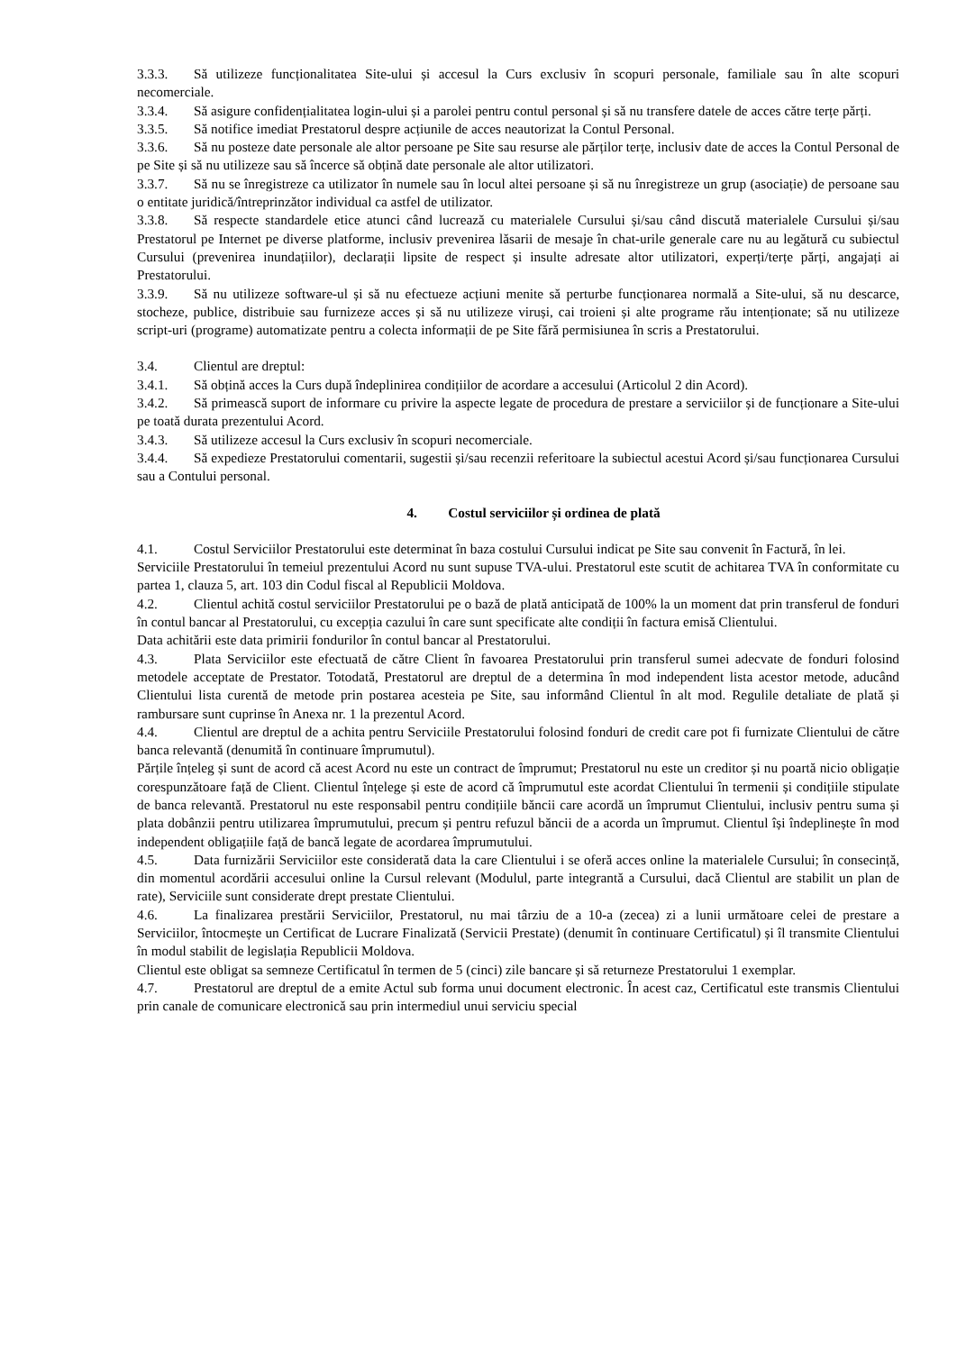3.3.3. Să utilizeze funcționalitatea Site-ului și accesul la Curs exclusiv în scopuri personale, familiale sau în alte scopuri necomerciale.
3.3.4. Să asigure confidențialitatea login-ului și a parolei pentru contul personal și să nu transfere datele de acces către terțe părți.
3.3.5. Să notifice imediat Prestatorul despre acțiunile de acces neautorizat la Contul Personal.
3.3.6. Să nu posteze date personale ale altor persoane pe Site sau resurse ale părților terțe, inclusiv date de acces la Contul Personal de pe Site și să nu utilizeze sau să încerce să obțină date personale ale altor utilizatori.
3.3.7. Să nu se înregistreze ca utilizator în numele sau în locul altei persoane și să nu înregistreze un grup (asociație) de persoane sau o entitate juridică/întreprinzător individual ca astfel de utilizator.
3.3.8. Să respecte standardele etice atunci când lucrează cu materialele Cursului și/sau când discută materialele Cursului și/sau Prestatorul pe Internet pe diverse platforme, inclusiv prevenirea lăsarii de mesaje în chat-urile generale care nu au legătură cu subiectul Cursului (prevenirea inundațiilor), declarații lipsite de respect și insulte adresate altor utilizatori, experți/terțe părți, angajați ai Prestatorului.
3.3.9. Să nu utilizeze software-ul și să nu efectueze acțiuni menite să perturbe funcționarea normală a Site-ului, să nu descarce, stocheze, publice, distribuie sau furnizeze acces și să nu utilizeze viruși, cai troieni și alte programe rău intenționate; să nu utilizeze script-uri (programe) automatizate pentru a colecta informații de pe Site fără permisiunea în scris a Prestatorului.
3.4. Clientul are dreptul:
3.4.1. Să obțină acces la Curs după îndeplinirea condițiilor de acordare a accesului (Articolul 2 din Acord).
3.4.2. Să primească suport de informare cu privire la aspecte legate de procedura de prestare a serviciilor și de funcționare a Site-ului pe toată durata prezentului Acord.
3.4.3. Să utilizeze accesul la Curs exclusiv în scopuri necomerciale.
3.4.4. Să expedieze Prestatorului comentarii, sugestii și/sau recenzii referitoare la subiectul acestui Acord și/sau funcționarea Cursului sau a Contului personal.
4. Costul serviciilor și ordinea de plată
4.1. Costul Serviciilor Prestatorului este determinat în baza costului Cursului indicat pe Site sau convenit în Factură, în lei.
Serviciile Prestatorului în temeiul prezentului Acord nu sunt supuse TVA-ului. Prestatorul este scutit de achitarea TVA în conformitate cu partea 1, clauza 5, art. 103 din Codul fiscal al Republicii Moldova.
4.2. Clientul achită costul serviciilor Prestatorului pe o bază de plată anticipată de 100% la un moment dat prin transferul de fonduri în contul bancar al Prestatorului, cu excepția cazului în care sunt specificate alte condiții în factura emisă Clientului.
Data achitării este data primirii fondurilor în contul bancar al Prestatorului.
4.3. Plata Serviciilor este efectuată de către Client în favoarea Prestatorului prin transferul sumei adecvate de fonduri folosind metodele acceptate de Prestator. Totodată, Prestatorul are dreptul de a determina în mod independent lista acestor metode, aducând Clientului lista curentă de metode prin postarea acesteia pe Site, sau informând Clientul în alt mod. Regulile detaliate de plată și rambursare sunt cuprinse în Anexa nr. 1 la prezentul Acord.
4.4. Clientul are dreptul de a achita pentru Serviciile Prestatorului folosind fonduri de credit care pot fi furnizate Clientului de către banca relevantă (denumită în continuare împrumutul).
Părțile înțeleg și sunt de acord că acest Acord nu este un contract de împrumut; Prestatorul nu este un creditor și nu poartă nicio obligație corespunzătoare față de Client. Clientul înțelege și este de acord că împrumutul este acordat Clientului în termenii și condițiile stipulate de banca relevantă. Prestatorul nu este responsabil pentru condițiile băncii care acordă un împrumut Clientului, inclusiv pentru suma și plata dobânzii pentru utilizarea împrumutului, precum și pentru refuzul băncii de a acorda un împrumut. Clientul își îndeplinește în mod independent obligațiile față de bancă legate de acordarea împrumutului.
4.5. Data furnizării Serviciilor este considerată data la care Clientului i se oferă acces online la materialele Cursului; în consecință, din momentul acordării accesului online la Cursul relevant (Modulul, parte integrantă a Cursului, dacă Clientul are stabilit un plan de rate), Serviciile sunt considerate drept prestate Clientului.
4.6. La finalizarea prestării Serviciilor, Prestatorul, nu mai târziu de a 10-a (zecea) zi a lunii următoare celei de prestare a Serviciilor, întocmește un Certificat de Lucrare Finalizată (Servicii Prestate) (denumit în continuare Certificatul) și îl transmite Clientului în modul stabilit de legislația Republicii Moldova.
Clientul este obligat sa semneze Certificatul în termen de 5 (cinci) zile bancare și să returneze Prestatorului 1 exemplar.
4.7. Prestatorul are dreptul de a emite Actul sub forma unui document electronic. În acest caz, Certificatul este transmis Clientului prin canale de comunicare electronică sau prin intermediul unui serviciu special